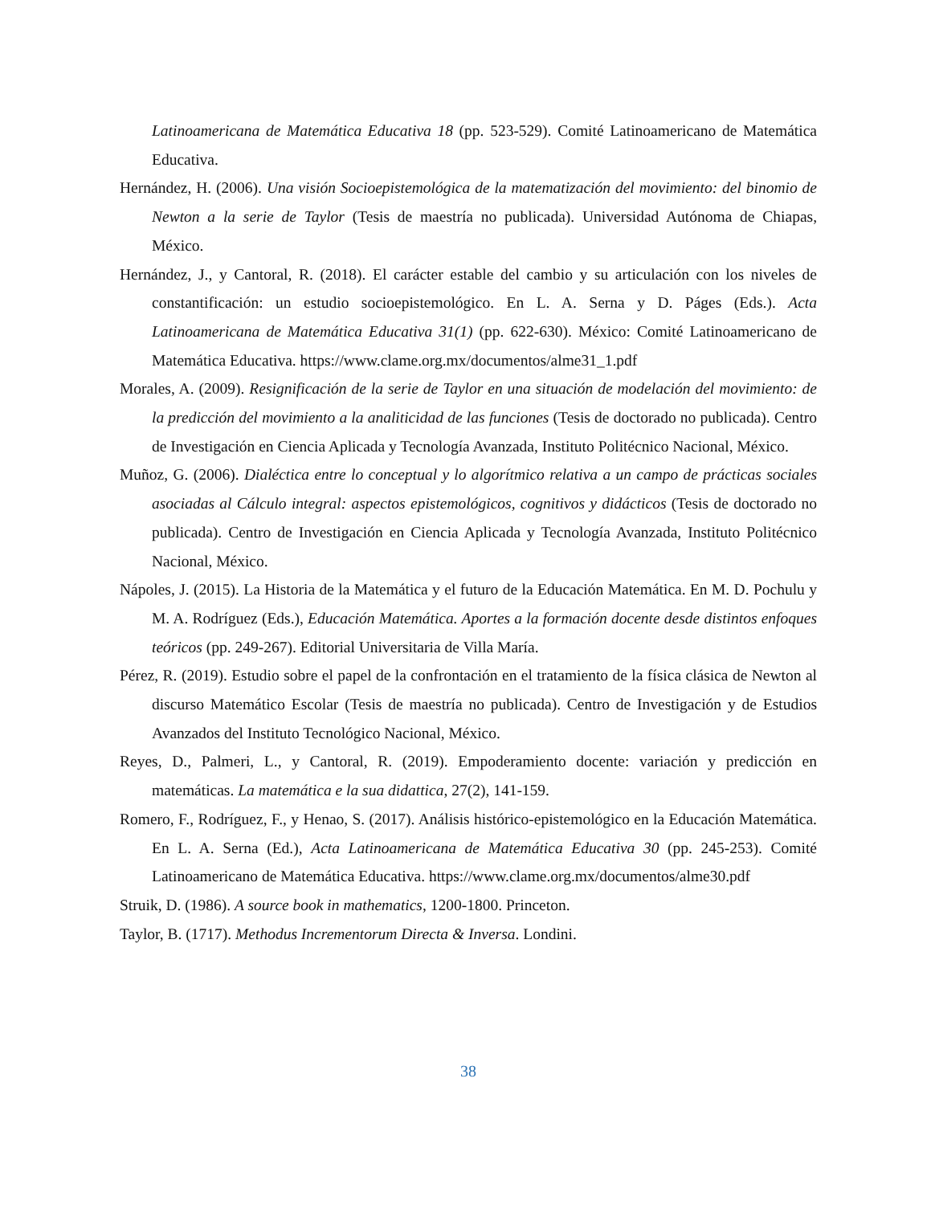Latinoamericana de Matemática Educativa 18 (pp. 523-529). Comité Latinoamericano de Matemática Educativa.
Hernández, H. (2006). Una visión Socioepistemológica de la matematización del movimiento: del binomio de Newton a la serie de Taylor (Tesis de maestría no publicada). Universidad Autónoma de Chiapas, México.
Hernández, J., y Cantoral, R. (2018). El carácter estable del cambio y su articulación con los niveles de constantificación: un estudio socioepistemológico. En L. A. Serna y D. Páges (Eds.). Acta Latinoamericana de Matemática Educativa 31(1) (pp. 622-630). México: Comité Latinoamericano de Matemática Educativa. https://www.clame.org.mx/documentos/alme31_1.pdf
Morales, A. (2009). Resignificación de la serie de Taylor en una situación de modelación del movimiento: de la predicción del movimiento a la analiticidad de las funciones (Tesis de doctorado no publicada). Centro de Investigación en Ciencia Aplicada y Tecnología Avanzada, Instituto Politécnico Nacional, México.
Muñoz, G. (2006). Dialéctica entre lo conceptual y lo algorítmico relativa a un campo de prácticas sociales asociadas al Cálculo integral: aspectos epistemológicos, cognitivos y didácticos (Tesis de doctorado no publicada). Centro de Investigación en Ciencia Aplicada y Tecnología Avanzada, Instituto Politécnico Nacional, México.
Nápoles, J. (2015). La Historia de la Matemática y el futuro de la Educación Matemática. En M. D. Pochulu y M. A. Rodríguez (Eds.), Educación Matemática. Aportes a la formación docente desde distintos enfoques teóricos (pp. 249-267). Editorial Universitaria de Villa María.
Pérez, R. (2019). Estudio sobre el papel de la confrontación en el tratamiento de la física clásica de Newton al discurso Matemático Escolar (Tesis de maestría no publicada). Centro de Investigación y de Estudios Avanzados del Instituto Tecnológico Nacional, México.
Reyes, D., Palmeri, L., y Cantoral, R. (2019). Empoderamiento docente: variación y predicción en matemáticas. La matemática e la sua didattica, 27(2), 141-159.
Romero, F., Rodríguez, F., y Henao, S. (2017). Análisis histórico-epistemológico en la Educación Matemática. En L. A. Serna (Ed.), Acta Latinoamericana de Matemática Educativa 30 (pp. 245-253). Comité Latinoamericano de Matemática Educativa. https://www.clame.org.mx/documentos/alme30.pdf
Struik, D. (1986). A source book in mathematics, 1200-1800. Princeton.
Taylor, B. (1717). Methodus Incrementorum Directa & Inversa. Londini.
38